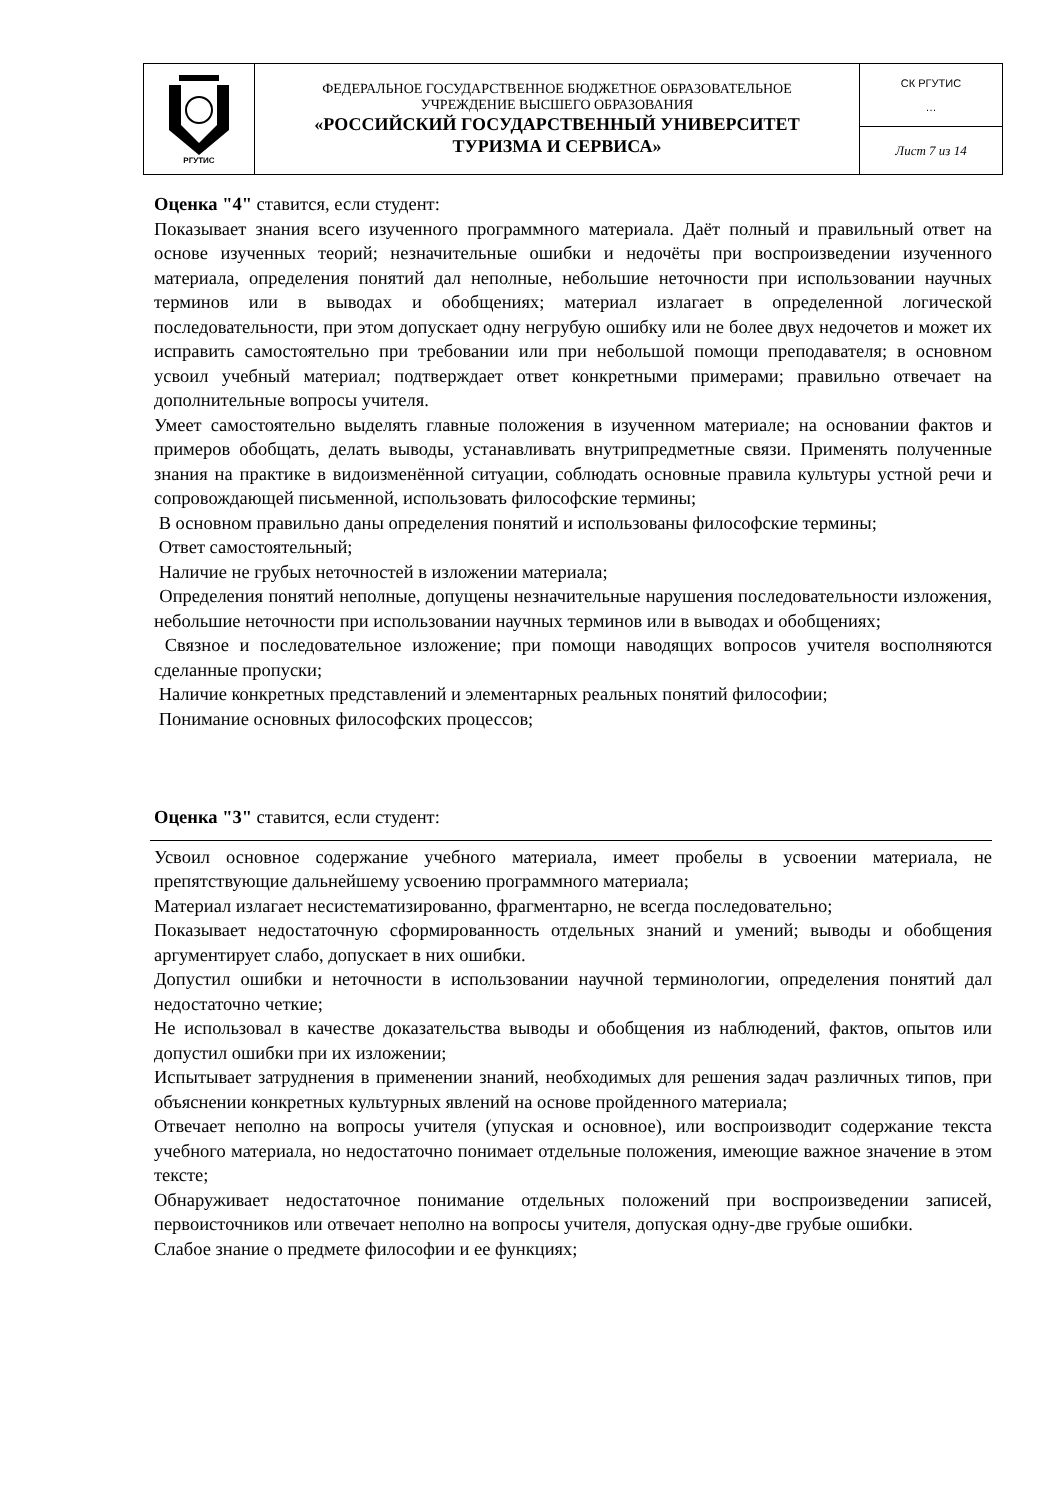| РГУТИС | ФЕДЕРАЛЬНОЕ ГОСУДАРСТВЕННОЕ БЮДЖЕТНОЕ ОБРАЗОВАТЕЛЬНОЕ УЧРЕЖДЕНИЕ ВЫСШЕГО ОБРАЗОВАНИЯ «РОССИЙСКИЙ ГОСУДАРСТВЕННЫЙ УНИВЕРСИТЕТ ТУРИЗМА И СЕРВИСА» | СК РГУТИС … |
| | | Лист 7 из 14 |
Оценка "4" ставится, если студент:
Показывает знания всего изученного программного материала. Даёт полный и правильный ответ на основе изученных теорий; незначительные ошибки и недочёты при воспроизведении изученного материала, определения понятий дал неполные, небольшие неточности при использовании научных терминов или в выводах и обобщениях; материал излагает в определенной логической последовательности, при этом допускает одну негрубую ошибку или не более двух недочетов и может их исправить самостоятельно при требовании или при небольшой помощи преподавателя; в основном усвоил учебный материал; подтверждает ответ конкретными примерами; правильно отвечает на дополнительные вопросы учителя.
Умеет самостоятельно выделять главные положения в изученном материале; на основании фактов и примеров обобщать, делать выводы, устанавливать внутрипредметные связи. Применять полученные знания на практике в видоизменённой ситуации, соблюдать основные правила культуры устной речи и сопровождающей письменной, использовать философские термины;
В основном правильно даны определения понятий и использованы философские термины;
Ответ самостоятельный;
Наличие не грубых неточностей в изложении материала;
Определения понятий неполные, допущены незначительные нарушения последовательности изложения, небольшие неточности при использовании научных терминов или в выводах и обобщениях;
Связное и последовательное изложение; при помощи наводящих вопросов учителя восполняются сделанные пропуски;
Наличие конкретных представлений и элементарных реальных понятий философии;
Понимание основных философских процессов;
Оценка "3" ставится, если студент:
Усвоил основное содержание учебного материала, имеет пробелы в усвоении материала, не препятствующие дальнейшему усвоению программного материала;
Материал излагает несистематизированно, фрагментарно, не всегда последовательно;
Показывает недостаточную сформированность отдельных знаний и умений; выводы и обобщения аргументирует слабо, допускает в них ошибки.
Допустил ошибки и неточности в использовании научной терминологии, определения понятий дал недостаточно четкие;
Не использовал в качестве доказательства выводы и обобщения из наблюдений, фактов, опытов или допустил ошибки при их изложении;
Испытывает затруднения в применении знаний, необходимых для решения задач различных типов, при объяснении конкретных культурных явлений на основе пройденного материала;
Отвечает неполно на вопросы учителя (упуская и основное), или воспроизводит содержание текста учебного материала, но недостаточно понимает отдельные положения, имеющие важное значение в этом тексте;
Обнаруживает недостаточное понимание отдельных положений при воспроизведении записей, первоисточников или отвечает неполно на вопросы учителя, допуская одну-две грубые ошибки.
Слабое знание о предмете философии и ее функциях;